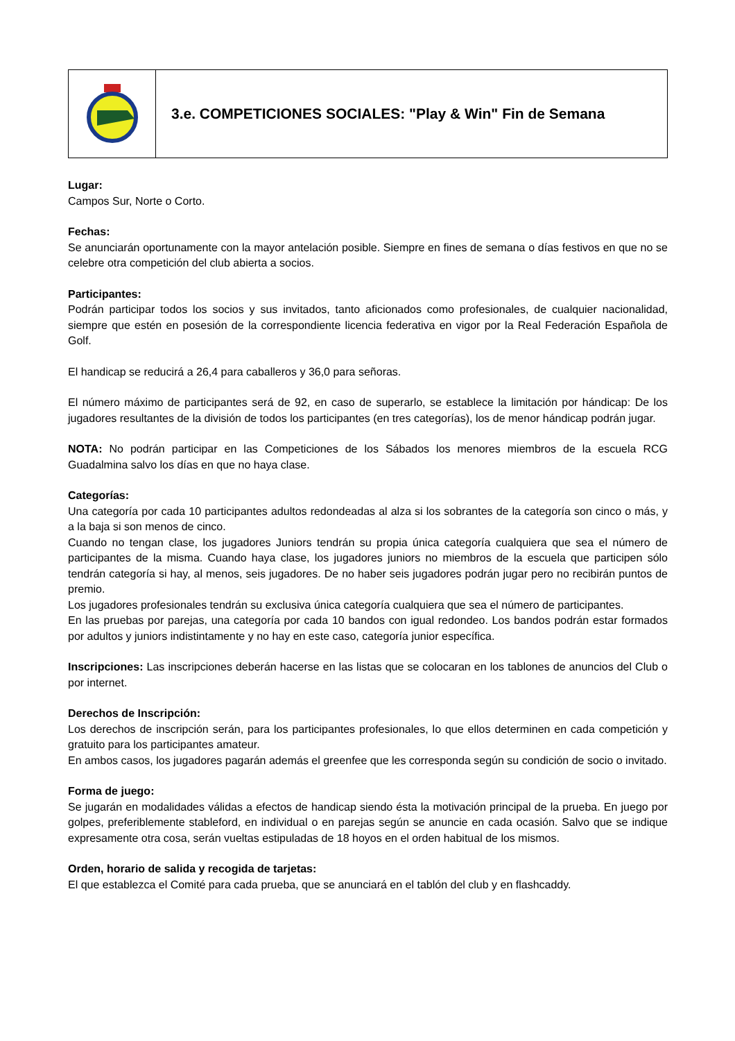3.e. COMPETICIONES SOCIALES: "Play & Win" Fin de Semana
Lugar:
Campos Sur, Norte o Corto.
Fechas:
Se anunciarán oportunamente con la mayor antelación posible. Siempre en fines de semana o días festivos en que no se celebre otra competición del club abierta a socios.
Participantes:
Podrán participar todos los socios y sus invitados, tanto aficionados como profesionales, de cualquier nacionalidad, siempre que estén en posesión de la correspondiente licencia federativa en vigor por la Real Federación Española de Golf.
El handicap se reducirá a 26,4 para caballeros y 36,0 para señoras.
El número máximo de participantes será de 92, en caso de superarlo, se establece la limitación por hándicap: De los jugadores resultantes de la división de todos los participantes (en tres categorías), los de menor hándicap podrán jugar.
NOTA: No podrán participar en las Competiciones de los Sábados los menores miembros de la escuela RCG Guadalmina salvo los días en que no haya clase.
Categorías:
Una categoría por cada 10 participantes adultos redondeadas al alza si los sobrantes de la categoría son cinco o más, y a la baja si son menos de cinco.
Cuando no tengan clase, los jugadores Juniors tendrán su propia única categoría cualquiera que sea el número de participantes de la misma. Cuando haya clase, los jugadores juniors no miembros de la escuela que participen sólo tendrán categoría si hay, al menos, seis jugadores. De no haber seis jugadores podrán jugar pero no recibirán puntos de premio.
Los jugadores profesionales tendrán su exclusiva única categoría cualquiera que sea el número de participantes.
En las pruebas por parejas, una categoría por cada 10 bandos con igual redondeo. Los bandos podrán estar formados por adultos y juniors indistintamente y no hay en este caso, categoría junior específica.
Inscripciones: Las inscripciones deberán hacerse en las listas que se colocaran en los tablones de anuncios del Club o por internet.
Derechos de Inscripción:
Los derechos de inscripción serán, para los participantes profesionales, lo que ellos determinen en cada competición y gratuito para los participantes amateur.
En ambos casos, los jugadores pagarán además el greenfee que les corresponda según su condición de socio o invitado.
Forma de juego:
Se jugarán en modalidades válidas a efectos de handicap siendo ésta la motivación principal de la prueba. En juego por golpes, preferiblemente stableford, en individual o en parejas según se anuncie en cada ocasión. Salvo que se indique expresamente otra cosa, serán vueltas estipuladas de 18 hoyos en el orden habitual de los mismos.
Orden, horario de salida y recogida de tarjetas:
El que establezca el Comité para cada prueba, que se anunciará en el tablón del club y en flashcaddy.